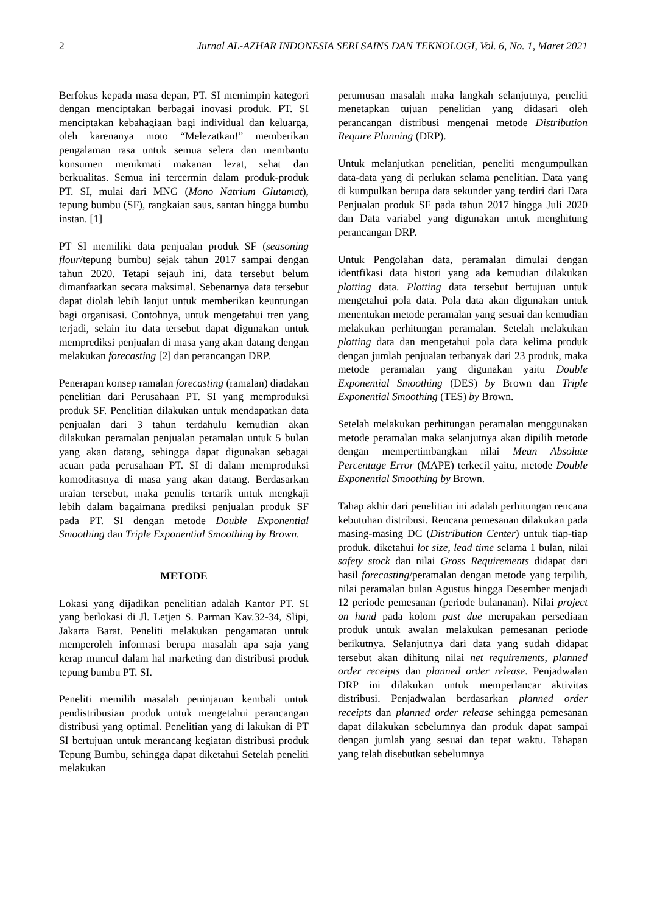2 Jurnal AL-AZHAR INDONESIA SERI SAINS DAN TEKNOLOGI, Vol. 6, No. 1, Maret 2021
Berfokus kepada masa depan, PT. SI memimpin kategori dengan menciptakan berbagai inovasi produk. PT. SI menciptakan kebahagiaan bagi individual dan keluarga, oleh karenanya moto “Melezatkan!” memberikan pengalaman rasa untuk semua selera dan membantu konsumen menikmati makanan lezat, sehat dan berkualitas. Semua ini tercermin dalam produk-produk PT. SI, mulai dari MNG (Mono Natrium Glutamat), tepung bumbu (SF), rangkaian saus, santan hingga bumbu instan. [1]
PT SI memiliki data penjualan produk SF (seasoning flour/tepung bumbu) sejak tahun 2017 sampai dengan tahun 2020. Tetapi sejauh ini, data tersebut belum dimanfaatkan secara maksimal. Sebenarnya data tersebut dapat diolah lebih lanjut untuk memberikan keuntungan bagi organisasi. Contohnya, untuk mengetahui tren yang terjadi, selain itu data tersebut dapat digunakan untuk memprediksi penjualan di masa yang akan datang dengan melakukan forecasting [2] dan perancangan DRP.
Penerapan konsep ramalan forecasting (ramalan) diadakan penelitian dari Perusahaan PT. SI yang memproduksi produk SF. Penelitian dilakukan untuk mendapatkan data penjualan dari 3 tahun terdahulu kemudian akan dilakukan peramalan penjualan peramalan untuk 5 bulan yang akan datang, sehingga dapat digunakan sebagai acuan pada perusahaan PT. SI di dalam memproduksi komoditasnya di masa yang akan datang. Berdasarkan uraian tersebut, maka penulis tertarik untuk mengkaji lebih dalam bagaimana prediksi penjualan produk SF pada PT. SI dengan metode Double Exponential Smoothing dan Triple Exponential Smoothing by Brown.
METODE
Lokasi yang dijadikan penelitian adalah Kantor PT. SI yang berlokasi di Jl. Letjen S. Parman Kav.32-34, Slipi, Jakarta Barat. Peneliti melakukan pengamatan untuk memperoleh informasi berupa masalah apa saja yang kerap muncul dalam hal marketing dan distribusi produk tepung bumbu PT. SI.
Peneliti memilih masalah peninjauan kembali untuk pendistribusian produk untuk mengetahui perancangan distribusi yang optimal. Penelitian yang di lakukan di PT SI bertujuan untuk merancang kegiatan distribusi produk Tepung Bumbu, sehingga dapat diketahui Setelah peneliti melakukan
perumusan masalah maka langkah selanjutnya, peneliti menetapkan tujuan penelitian yang didasari oleh perancangan distribusi mengenai metode Distribution Require Planning (DRP).
Untuk melanjutkan penelitian, peneliti mengumpulkan data-data yang di perlukan selama penelitian. Data yang di kumpulkan berupa data sekunder yang terdiri dari Data Penjualan produk SF pada tahun 2017 hingga Juli 2020 dan Data variabel yang digunakan untuk menghitung perancangan DRP.
Untuk Pengolahan data, peramalan dimulai dengan identfikasi data histori yang ada kemudian dilakukan plotting data. Plotting data tersebut bertujuan untuk mengetahui pola data. Pola data akan digunakan untuk menentukan metode peramalan yang sesuai dan kemudian melakukan perhitungan peramalan. Setelah melakukan plotting data dan mengetahui pola data kelima produk dengan jumlah penjualan terbanyak dari 23 produk, maka metode peramalan yang digunakan yaitu Double Exponential Smoothing (DES) by Brown dan Triple Exponential Smoothing (TES) by Brown.
Setelah melakukan perhitungan peramalan menggunakan metode peramalan maka selanjutnya akan dipilih metode dengan mempertimbangkan nilai Mean Absolute Percentage Error (MAPE) terkecil yaitu, metode Double Exponential Smoothing by Brown.
Tahap akhir dari penelitian ini adalah perhitungan rencana kebutuhan distribusi. Rencana pemesanan dilakukan pada masing-masing DC (Distribution Center) untuk tiap-tiap produk. diketahui lot size, lead time selama 1 bulan, nilai safety stock dan nilai Gross Requirements didapat dari hasil forecasting/peramalan dengan metode yang terpilih, nilai peramalan bulan Agustus hingga Desember menjadi 12 periode pemesanan (periode bulananan). Nilai project on hand pada kolom past due merupakan persediaan produk untuk awalan melakukan pemesanan periode berikutnya. Selanjutnya dari data yang sudah didapat tersebut akan dihitung nilai net requirements, planned order receipts dan planned order release. Penjadwalan DRP ini dilakukan untuk memperlancar aktivitas distribusi. Penjadwalan berdasarkan planned order receipts dan planned order release sehingga pemesanan dapat dilakukan sebelumnya dan produk dapat sampai dengan jumlah yang sesuai dan tepat waktu. Tahapan yang telah disebutkan sebelumnya